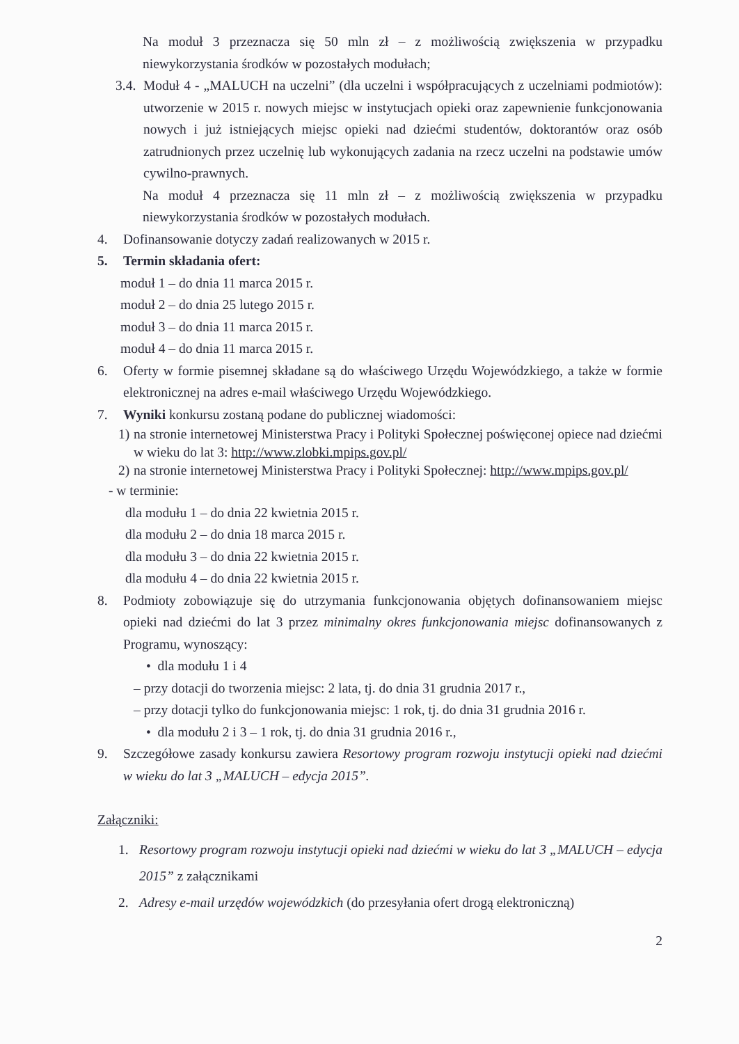Na moduł 3 przeznacza się 50 mln zł – z możliwością zwiększenia w przypadku niewykorzystania środków w pozostałych modułach;
3.4.
Moduł 4 - „MALUCH na uczelni” (dla uczelni i współpracujących z uczelniami podmiotów): utworzenie w 2015 r. nowych miejsc w instytucjach opieki oraz zapewnienie funkcjonowania nowych i już istniejących miejsc opieki nad dziećmi studentów, doktorantów oraz osób zatrudnionych przez uczelnię lub wykonujących zadania na rzecz uczelni na podstawie umów cywilno-prawnych.
Na moduł 4 przeznacza się 11 mln zł – z możliwością zwiększenia w przypadku niewykorzystania środków w pozostałych modułach.
4. Dofinansowanie dotyczy zadań realizowanych w 2015 r.
5. Termin składania ofert:
moduł 1 – do dnia 11 marca 2015 r.
moduł 2 – do dnia 25 lutego 2015 r.
moduł 3 – do dnia 11 marca 2015 r.
moduł 4 – do dnia 11 marca 2015 r.
6. Oferty w formie pisemnej składane są do właściwego Urzędu Wojewódzkiego, a także w formie elektronicznej na adres e-mail właściwego Urzędu Wojewódzkiego.
7. Wyniki konkursu zostaną podane do publicznej wiadomości:
1)
na stronie internetowej Ministerstwa Pracy i Polityki Społecznej poświęconej opiece nad dziećmi w wieku do lat 3: http://www.zlobki.mpips.gov.pl/
2)
na stronie internetowej Ministerstwa Pracy i Polityki Społecznej: http://www.mpips.gov.pl/
- w terminie:
dla modułu 1 – do dnia 22 kwietnia 2015 r.
dla modułu 2 – do dnia 18 marca 2015 r.
dla modułu 3 – do dnia 22 kwietnia 2015 r.
dla modułu 4 – do dnia 22 kwietnia 2015 r.
8. Podmioty zobowiązuje się do utrzymania funkcjonowania objętych dofinansowaniem miejsc opieki nad dziećmi do lat 3 przez minimalny okres funkcjonowania miejsc dofinansowanych z Programu, wynoszący:
• dla modułu 1 i 4
– przy dotacji do tworzenia miejsc: 2 lata, tj. do dnia 31 grudnia 2017 r.,
– przy dotacji tylko do funkcjonowania miejsc: 1 rok, tj. do dnia 31 grudnia 2016 r.
• dla modułu 2 i 3 – 1 rok, tj. do dnia 31 grudnia 2016 r.,
9. Szczegółowe zasady konkursu zawiera Resortowy program rozwoju instytucji opieki nad dziećmi w wieku do lat 3 „MALUCH – edycja 2015”.
Załączniki:
1. Resortowy program rozwoju instytucji opieki nad dziećmi w wieku do lat 3 „MALUCH – edycja 2015” z załącznikami
2. Adresy e-mail urzędów wojewódzkich (do przesyłania ofert drogą elektroniczną)
2